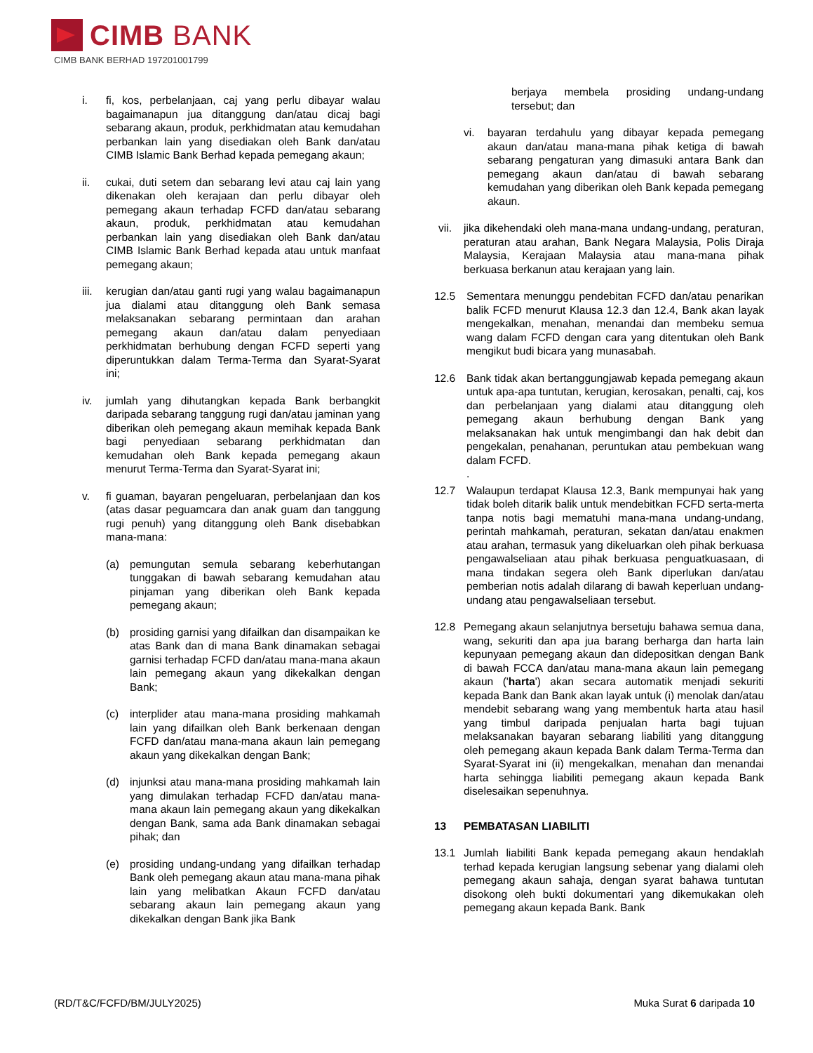CIMB BANK
CIMB BANK BERHAD 197201001799
i. fi, kos, perbelanjaan, caj yang perlu dibayar walau bagaimanapun jua ditanggung dan/atau dicaj bagi sebarang akaun, produk, perkhidmatan atau kemudahan perbankan lain yang disediakan oleh Bank dan/atau CIMB Islamic Bank Berhad kepada pemegang akaun;
ii. cukai, duti setem dan sebarang levi atau caj lain yang dikenakan oleh kerajaan dan perlu dibayar oleh pemegang akaun terhadap FCFD dan/atau sebarang akaun, produk, perkhidmatan atau kemudahan perbankan lain yang disediakan oleh Bank dan/atau CIMB Islamic Bank Berhad kepada atau untuk manfaat pemegang akaun;
iii. kerugian dan/atau ganti rugi yang walau bagaimanapun jua dialami atau ditanggung oleh Bank semasa melaksanakan sebarang permintaan dan arahan pemegang akaun dan/atau dalam penyediaan perkhidmatan berhubung dengan FCFD seperti yang diperuntukkan dalam Terma-Terma dan Syarat-Syarat ini;
iv. jumlah yang dihutangkan kepada Bank berbangkit daripada sebarang tanggung rugi dan/atau jaminan yang diberikan oleh pemegang akaun memihak kepada Bank bagi penyediaan sebarang perkhidmatan dan kemudahan oleh Bank kepada pemegang akaun menurut Terma-Terma dan Syarat-Syarat ini;
v. fi guaman, bayaran pengeluaran, perbelanjaan dan kos (atas dasar peguamcara dan anak guam dan tanggung rugi penuh) yang ditanggung oleh Bank disebabkan mana-mana:
(a) pemungutan semula sebarang keberhutangan tunggakan di bawah sebarang kemudahan atau pinjaman yang diberikan oleh Bank kepada pemegang akaun;
(b) prosiding garnisi yang difailkan dan disampaikan ke atas Bank dan di mana Bank dinamakan sebagai garnisi terhadap FCFD dan/atau mana-mana akaun lain pemegang akaun yang dikekalkan dengan Bank;
(c) interplider atau mana-mana prosiding mahkamah lain yang difailkan oleh Bank berkenaan dengan FCFD dan/atau mana-mana akaun lain pemegang akaun yang dikekalkan dengan Bank;
(d) injunksi atau mana-mana prosiding mahkamah lain yang dimulakan terhadap FCFD dan/atau mana-mana akaun lain pemegang akaun yang dikekalkan dengan Bank, sama ada Bank dinamakan sebagai pihak; dan
(e) prosiding undang-undang yang difailkan terhadap Bank oleh pemegang akaun atau mana-mana pihak lain yang melibatkan Akaun FCFD dan/atau sebarang akaun lain pemegang akaun yang dikekalkan dengan Bank jika Bank
berjaya membela prosiding undang-undang tersebut; dan
vi. bayaran terdahulu yang dibayar kepada pemegang akaun dan/atau mana-mana pihak ketiga di bawah sebarang pengaturan yang dimasuki antara Bank dan pemegang akaun dan/atau di bawah sebarang kemudahan yang diberikan oleh Bank kepada pemegang akaun.
vii. jika dikehendaki oleh mana-mana undang-undang, peraturan, peraturan atau arahan, Bank Negara Malaysia, Polis Diraja Malaysia, Kerajaan Malaysia atau mana-mana pihak berkuasa berkanun atau kerajaan yang lain.
12.5 Sementara menunggu pendebitan FCFD dan/atau penarikan balik FCFD menurut Klausa 12.3 dan 12.4, Bank akan layak mengekalkan, menahan, menandai dan membeku semua wang dalam FCFD dengan cara yang ditentukan oleh Bank mengikut budi bicara yang munasabah.
12.6 Bank tidak akan bertanggungjawab kepada pemegang akaun untuk apa-apa tuntutan, kerugian, kerosakan, penalti, caj, kos dan perbelanjaan yang dialami atau ditanggung oleh pemegang akaun berhubung dengan Bank yang melaksanakan hak untuk mengimbangi dan hak debit dan pengekalan, penahanan, peruntukan atau pembekuan wang dalam FCFD.
.
12.7 Walaupun terdapat Klausa 12.3, Bank mempunyai hak yang tidak boleh ditarik balik untuk mendebitkan FCFD serta-merta tanpa notis bagi mematuhi mana-mana undang-undang, perintah mahkamah, peraturan, sekatan dan/atau enakmen atau arahan, termasuk yang dikeluarkan oleh pihak berkuasa pengawalseliaan atau pihak berkuasa penguatkuasaan, di mana tindakan segera oleh Bank diperlukan dan/atau pemberian notis adalah dilarang di bawah keperluan undang-undang atau pengawalseliaan tersebut.
12.8 Pemegang akaun selanjutnya bersetuju bahawa semua dana, wang, sekuriti dan apa jua barang berharga dan harta lain kepunyaan pemegang akaun dan didepositkan dengan Bank di bawah FCCA dan/atau mana-mana akaun lain pemegang akaun ('harta') akan secara automatik menjadi sekuriti kepada Bank dan Bank akan layak untuk (i) menolak dan/atau mendebit sebarang wang yang membentuk harta atau hasil yang timbul daripada penjualan harta bagi tujuan melaksanakan bayaran sebarang liabiliti yang ditanggung oleh pemegang akaun kepada Bank dalam Terma-Terma dan Syarat-Syarat ini (ii) mengekalkan, menahan dan menandai harta sehingga liabiliti pemegang akaun kepada Bank diselesaikan sepenuhnya.
13 PEMBATASAN LIABILITI
13.1 Jumlah liabiliti Bank kepada pemegang akaun hendaklah terhad kepada kerugian langsung sebenar yang dialami oleh pemegang akaun sahaja, dengan syarat bahawa tuntutan disokong oleh bukti dokumentari yang dikemukakan oleh pemegang akaun kepada Bank. Bank
(RD/T&C/FCFD/BM/JULY2025) Muka Surat 6 daripada 10